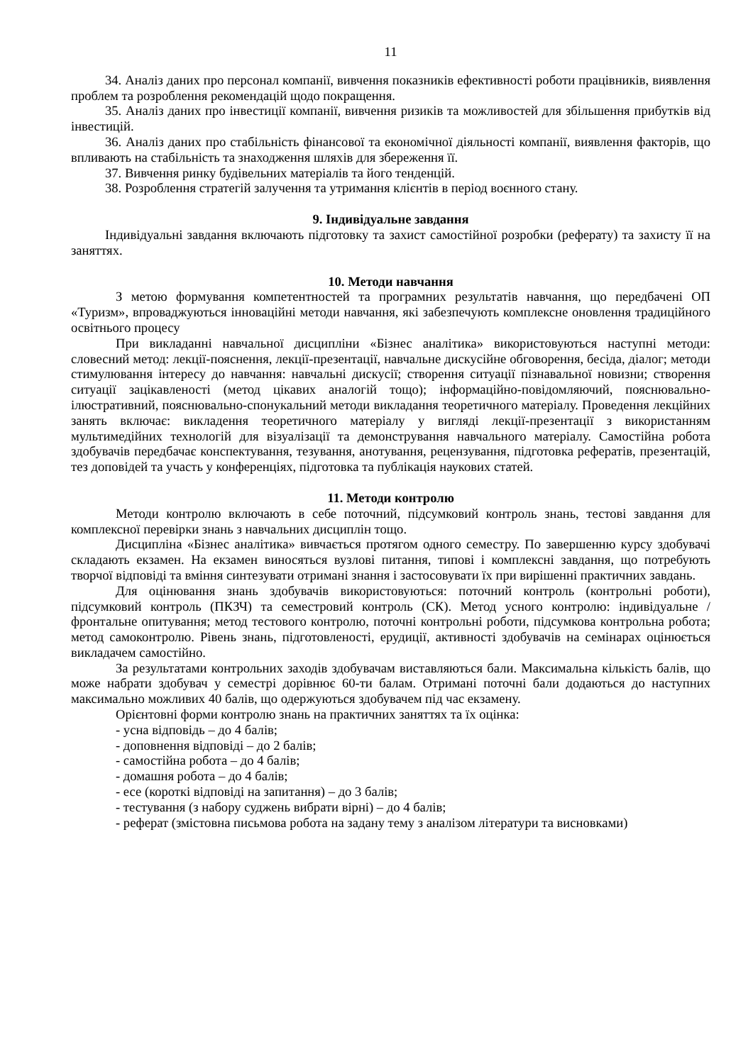11
34. Аналіз даних про персонал компанії, вивчення показників ефективності роботи працівників, виявлення проблем та розроблення рекомендацій щодо покращення.
35. Аналіз даних про інвестиції компанії, вивчення ризиків та можливостей для збільшення прибутків від інвестицій.
36. Аналіз даних про стабільність фінансової та економічної діяльності компанії, виявлення факторів, що впливають на стабільність та знаходження шляхів для збереження її.
37. Вивчення ринку будівельних матеріалів та його тенденцій.
38. Розроблення стратегій залучення та утримання клієнтів в період воєнного стану.
9. Індивідуальне завдання
Індивідуальні завдання включають підготовку та захист самостійної розробки (реферату) та захисту її на заняттях.
10. Методи навчання
З метою формування компетентностей та програмних результатів навчання, що передбачені ОП «Туризм», впроваджуються інноваційні методи навчання, які забезпечують комплексне оновлення традиційного освітнього процесу
При викладанні навчальної дисципліни «Бізнес аналітика» використовуються наступні методи: словесний метод: лекції-пояснення, лекції-презентації, навчальне дискусійне обговорення, бесіда, діалог; методи стимулювання інтересу до навчання: навчальні дискусії; створення ситуації пізнавальної новизни; створення ситуації зацікавленості (метод цікавих аналогій тощо); інформаційно-повідомляючий, пояснювально-ілюстративний, пояснювально-спонукальний методи викладання теоретичного матеріалу. Проведення лекційних занять включає: викладення теоретичного матеріалу у вигляді лекції-презентації з використанням мультимедійних технологій для візуалізації та демонстрування навчального матеріалу. Самостійна робота здобувачів передбачає конспектування, тезування, анотування, рецензування, підготовка рефератів, презентацій, тез доповідей та участь у конференціях, підготовка та публікація наукових статей.
11. Методи контролю
Методи контролю включають в себе поточний, підсумковий контроль знань, тестові завдання для комплексної перевірки знань з навчальних дисциплін тощо.
Дисципліна «Бізнес аналітика» вивчається протягом одного семестру. По завершенню курсу здобувачі складають екзамен. На екзамен виносяться вузлові питання, типові і комплексні завдання, що потребують творчої відповіді та вміння синтезувати отримані знання і застосовувати їх при вирішенні практичних завдань.
Для оцінювання знань здобувачів використовуються: поточний контроль (контрольні роботи), підсумковий контроль (ПКЗЧ) та семестровий контроль (СК). Метод усного контролю: індивідуальне / фронтальне опитування; метод тестового контролю, поточні контрольні роботи, підсумкова контрольна робота; метод самоконтролю. Рівень знань, підготовленості, ерудиції, активності здобувачів на семінарах оцінюється викладачем самостійно.
За результатами контрольних заходів здобувачам виставляються бали. Максимальна кількість балів, що може набрати здобувач у семестрі дорівнює 60-ти балам. Отримані поточні бали додаються до наступних максимально можливих 40 балів, що одержуються здобувачем під час екзамену.
Орієнтовні форми контролю знань на практичних заняттях та їх оцінка:
- усна відповідь – до 4 балів;
- доповнення відповіді – до 2 балів;
- самостійна робота – до 4 балів;
- домашня робота – до 4 балів;
- есе (короткі відповіді на запитання) – до 3 балів;
- тестування (з набору суджень вибрати вірні) – до 4 балів;
- реферат (змістовна письмова робота на задану тему з аналізом літератури та висновками)